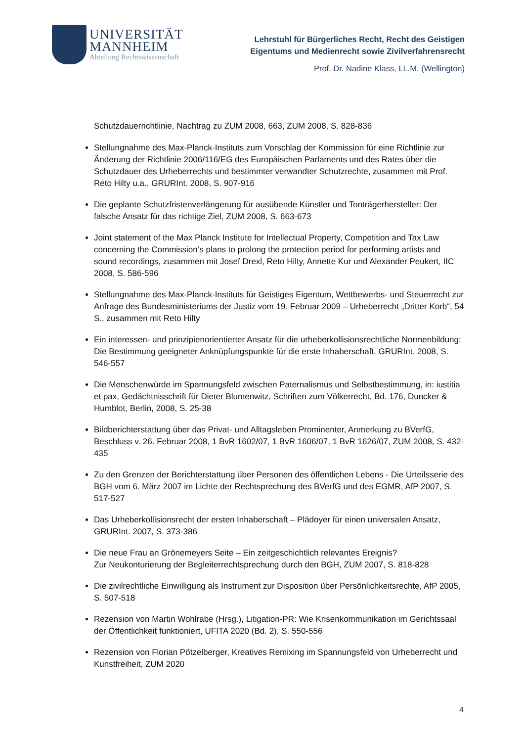UNIVERSITÄT
MANNHEIM
Abteilung Rechtswissenschaft
Lehrstuhl für Bürgerliches Recht, Recht des Geistigen
Eigentums und Medienrecht sowie Zivilverfahrensrecht
Prof. Dr. Nadine Klass, LL.M. (Wellington)
Schutzdauerrichtlinie, Nachtrag zu ZUM 2008, 663, ZUM 2008, S. 828-836
Stellungnahme des Max-Planck-Instituts zum Vorschlag der Kommission für eine Richtlinie zur Änderung der Richtlinie 2006/116/EG des Europäischen Parlaments und des Rates über die Schutzdauer des Urheberrechts und bestimmter verwandter Schutzrechte, zusammen mit Prof. Reto Hilty u.a., GRURInt. 2008, S. 907-916
Die geplante Schutzfristenverlängerung für ausübende Künstler und Tonträgerhersteller: Der falsche Ansatz für das richtige Ziel, ZUM 2008, S. 663-673
Joint statement of the Max Planck Institute for Intellectual Property, Competition and Tax Law concerning the Commission’s plans to prolong the protection period for performing artists and sound recordings, zusammen mit Josef Drexl, Reto Hilty, Annette Kur und Alexander Peukert, IIC 2008, S. 586-596
Stellungnahme des Max-Planck-Instituts für Geistiges Eigentum, Wettbewerbs- und Steuerrecht zur Anfrage des Bundesministeriums der Justiz vom 19. Februar 2009 – Urheberrecht „Dritter Korb“, 54 S., zusammen mit Reto Hilty
Ein interessen- und prinzipienorientierter Ansatz für die urheberkollisionsrechtliche Normenbildung: Die Bestimmung geeigneter Anknüpfungspunkte für die erste Inhaberschaft, GRURInt. 2008, S. 546-557
Die Menschenwürde im Spannungsfeld zwischen Paternalismus und Selbstbestimmung, in: iustitia et pax, Gedächtnisschrift für Dieter Blumenwitz, Schriften zum Völkerrecht, Bd. 176, Duncker & Humblot, Berlin, 2008, S. 25-38
Bildberichterstattung über das Privat- und Alltagsleben Prominenter, Anmerkung zu BVerfG, Beschluss v. 26. Februar 2008, 1 BvR 1602/07, 1 BvR 1606/07, 1 BvR 1626/07, ZUM 2008, S. 432-435
Zu den Grenzen der Berichterstattung über Personen des öffentlichen Lebens - Die Urteilsserie des BGH vom 6. März 2007 im Lichte der Rechtsprechung des BVerfG und des EGMR, AfP 2007, S. 517-527
Das Urheberkollisionsrecht der ersten Inhaberschaft – Plädoyer für einen universalen Ansatz, GRURInt. 2007, S. 373-386
Die neue Frau an Grönemeyers Seite – Ein zeitgeschichtlich relevantes Ereignis?
Zur Neukonturierung der Begleiterrechtsprechung durch den BGH, ZUM 2007, S. 818-828
Die zivilrechtliche Einwilligung als Instrument zur Disposition über Persönlichkeitsrechte, AfP 2005, S. 507-518
Rezension von Martin Wohlrabe (Hrsg.), Litigation-PR: Wie Krisenkommunikation im Gerichtssaal der Öffentlichkeit funktioniert, UFITA 2020 (Bd. 2), S. 550-556
Rezension von Florian Pötzelberger, Kreatives Remixing im Spannungsfeld von Urheberrecht und Kunstfreiheit, ZUM 2020
4